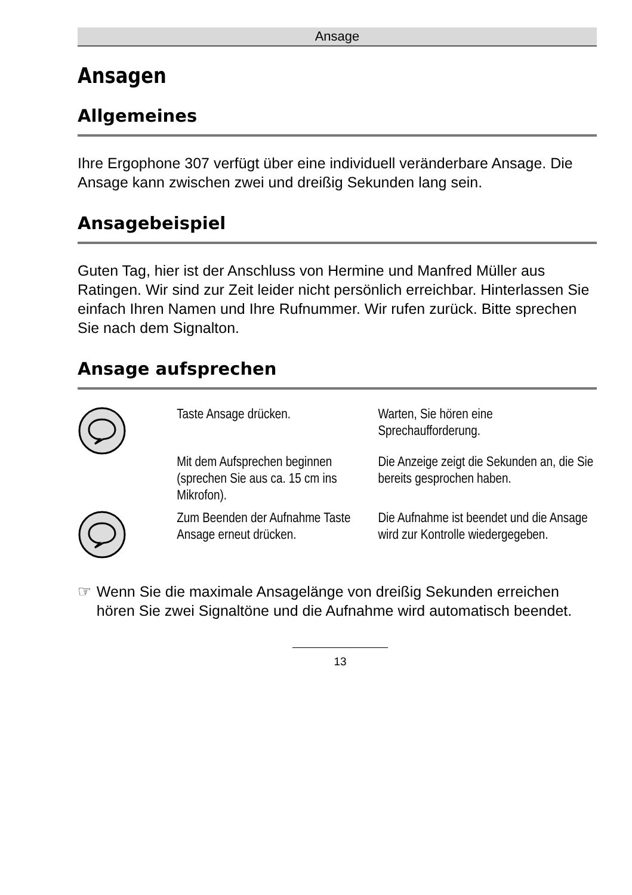Ansage
Ansagen
Allgemeines
Ihre Ergophone 307 verfügt über eine individuell veränderbare Ansage. Die Ansage kann zwischen zwei und dreißig Sekunden lang sein.
Ansagebeispiel
Guten Tag, hier ist der Anschluss von Hermine und Manfred Müller aus Ratingen. Wir sind zur Zeit leider nicht persönlich erreichbar. Hinterlassen Sie einfach Ihren Namen und Ihre Rufnummer. Wir rufen zurück. Bitte sprechen Sie nach dem Signalton.
Ansage aufsprechen
Taste Ansage drücken. Warten, Sie hören eine Sprechaufforderung.
Mit dem Aufsprechen beginnen (sprechen Sie aus ca. 15 cm ins Mikrofon).
Die Anzeige zeigt die Sekunden an, die Sie bereits gesprochen haben.
Zum Beenden der Aufnahme Taste Ansage erneut drücken.
Die Aufnahme ist beendet und die Ansage wird zur Kontrolle wiedergegeben.
☞ Wenn Sie die maximale Ansagelänge von dreißig Sekunden erreichen hören Sie zwei Signaltöne und die Aufnahme wird automatisch beendet.
13